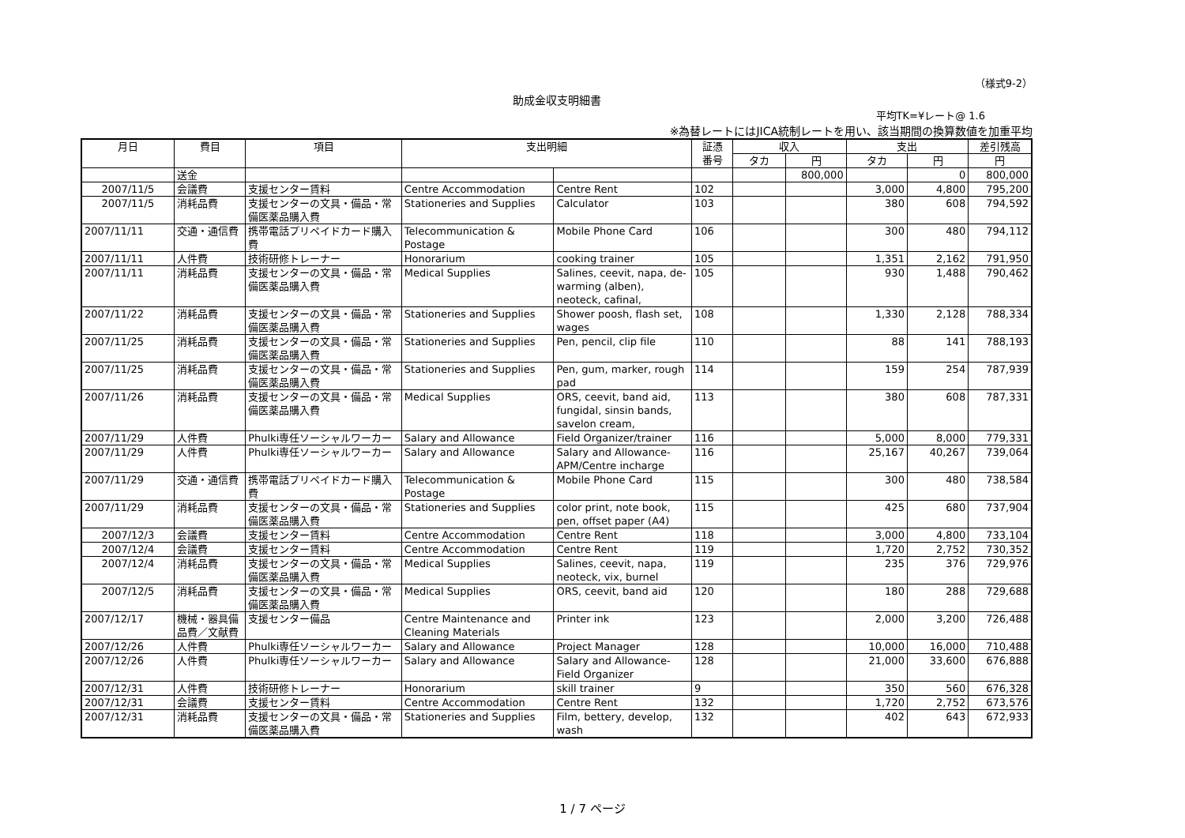（様式9-2）
助成金収支明細書
平均TK=¥レート@ 1.6
※為替レートにはJICA統制レートを用い、該当期間の換算数値を加重平均
| 月日 | 費目 | 項目 | 支出明細 | | 証憑 番号 | 収入 | | 支出 | | 差引残高 |
| --- | --- | --- | --- | --- | --- | --- | --- | --- | --- | --- |
| | | | | | | タカ | 円 | タカ | 円 | 円 |
| | 送金 | | | | | | 800,000 | | 0 | 800,000 |
| 2007/11/5 | 会議費 | 支援センター賃料 | Centre Accommodation | Centre Rent | 102 | | | 3,000 | 4,800 | 795,200 |
| 2007/11/5 | 消耗品費 | 支援センターの文具・備品・常備医薬品購入費 | Stationeries and Supplies | Calculator | 103 | | | 380 | 608 | 794,592 |
| 2007/11/11 | 交通・通信費 | 携帯電話プリペイドカード購入費 | Telecommunication & Postage | Mobile Phone Card | 106 | | | 300 | 480 | 794,112 |
| 2007/11/11 | 人件費 | 技術研修トレーナー | Honorarium | cooking trainer | 105 | | | 1,351 | 2,162 | 791,950 |
| 2007/11/11 | 消耗品費 | 支援センターの文具・備品・常備医薬品購入費 | Medical Supplies | Salines, ceevit, napa, de-warming (alben), neoteck, cafinal, | 105 | | | 930 | 1,488 | 790,462 |
| 2007/11/22 | 消耗品費 | 支援センターの文具・備品・常備医薬品購入費 | Stationeries and Supplies | Shower poosh, flash set, wages | 108 | | | 1,330 | 2,128 | 788,334 |
| 2007/11/25 | 消耗品費 | 支援センターの文具・備品・常備医薬品購入費 | Stationeries and Supplies | Pen, pencil, clip file | 110 | | | 88 | 141 | 788,193 |
| 2007/11/25 | 消耗品費 | 支援センターの文具・備品・常備医薬品購入費 | Stationeries and Supplies | Pen, gum, marker, rough pad | 114 | | | 159 | 254 | 787,939 |
| 2007/11/26 | 消耗品費 | 支援センターの文具・備品・常備医薬品購入費 | Medical Supplies | ORS, ceevit, band aid, fungidal, sinsin bands, savelon cream, | 113 | | | 380 | 608 | 787,331 |
| 2007/11/29 | 人件費 | Phulki専任ソーシャルワーカー | Salary and Allowance | Field Organizer/trainer | 116 | | | 5,000 | 8,000 | 779,331 |
| 2007/11/29 | 人件費 | Phulki専任ソーシャルワーカー | Salary and Allowance | Salary and Allowance-APM/Centre incharge | 116 | | | 25,167 | 40,267 | 739,064 |
| 2007/11/29 | 交通・通信費 | 携帯電話プリペイドカード購入費 | Telecommunication & Postage | Mobile Phone Card | 115 | | | 300 | 480 | 738,584 |
| 2007/11/29 | 消耗品費 | 支援センターの文具・備品・常備医薬品購入費 | Stationeries and Supplies | color print, note book, pen, offset paper (A4) | 115 | | | 425 | 680 | 737,904 |
| 2007/12/3 | 会議費 | 支援センター賃料 | Centre Accommodation | Centre Rent | 118 | | | 3,000 | 4,800 | 733,104 |
| 2007/12/4 | 会議費 | 支援センター賃料 | Centre Accommodation | Centre Rent | 119 | | | 1,720 | 2,752 | 730,352 |
| 2007/12/4 | 消耗品費 | 支援センターの文具・備品・常備医薬品購入費 | Medical Supplies | Salines, ceevit, napa, neoteck, vix, burnel | 119 | | | 235 | 376 | 729,976 |
| 2007/12/5 | 消耗品費 | 支援センターの文具・備品・常備医薬品購入費 | Medical Supplies | ORS, ceevit, band aid | 120 | | | 180 | 288 | 729,688 |
| 2007/12/17 | 機械・器具備品費／文献費 | 支援センター備品 | Centre Maintenance and Cleaning Materials | Printer ink | 123 | | | 2,000 | 3,200 | 726,488 |
| 2007/12/26 | 人件費 | Phulki専任ソーシャルワーカー | Salary and Allowance | Project Manager | 128 | | | 10,000 | 16,000 | 710,488 |
| 2007/12/26 | 人件費 | Phulki専任ソーシャルワーカー | Salary and Allowance | Salary and Allowance-Field Organizer | 128 | | | 21,000 | 33,600 | 676,888 |
| 2007/12/31 | 人件費 | 技術研修トレーナー | Honorarium | skill trainer | 9 | | | 350 | 560 | 676,328 |
| 2007/12/31 | 会議費 | 支援センター賃料 | Centre Accommodation | Centre Rent | 132 | | | 1,720 | 2,752 | 673,576 |
| 2007/12/31 | 消耗品費 | 支援センターの文具・備品・常備医薬品購入費 | Stationeries and Supplies | Film, bettery, develop, wash | 132 | | | 402 | 643 | 672,933 |
1 / 7 ページ